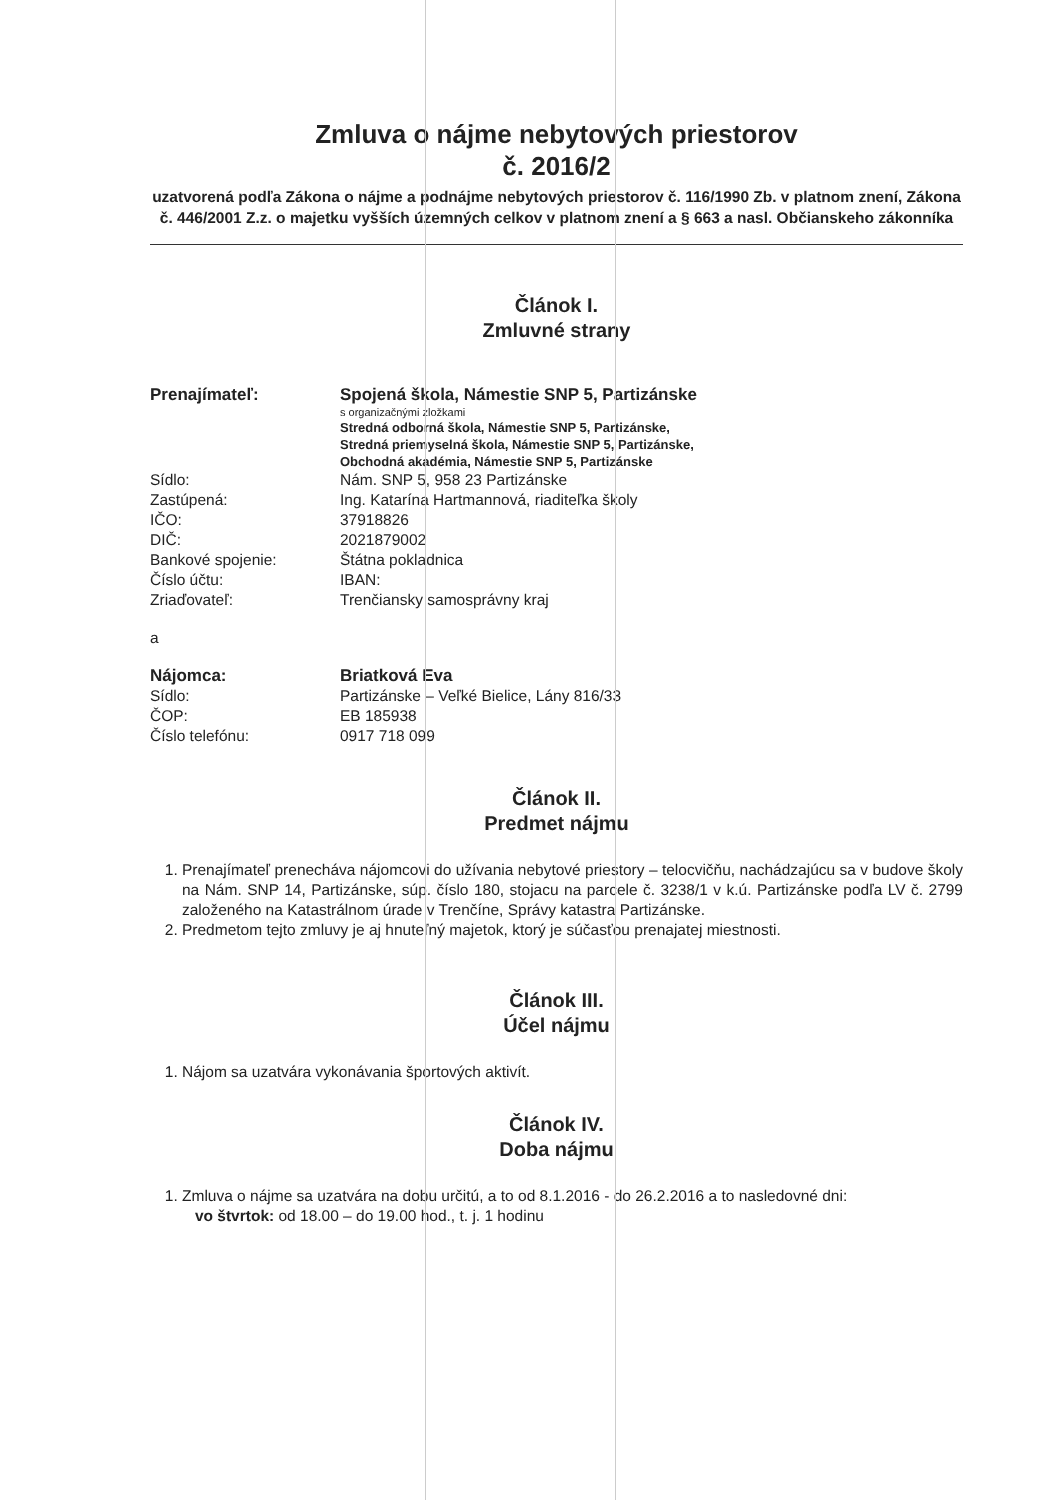Zmluva o nájme nebytových priestorov
č. 2016/2
uzatvorená podľa Zákona o nájme a podnájme nebytových priestorov č. 116/1990 Zb. v platnom znení, Zákona č. 446/2001 Z.z. o majetku vyšších územných celkov v platnom znení a § 663 a nasl. Občianskeho zákonníka
Článok I.
Zmluvné strany
| Prenajímateľ: | Spojená škola, Námestie SNP 5, Partizánske |
| | s organizačnými zložkami |
| | Stredná odborná škola, Námestie SNP 5, Partizánske, Stredná priemyselná škola, Námestie SNP 5, Partizánske, Obchodná akadémia, Námestie SNP 5, Partizánske |
| Sídlo: | Nám. SNP 5, 958 23 Partizánske |
| Zastúpená: | Ing. Katarína Hartmannová, riaditeľka školy |
| IČO: | 37918826 |
| DIČ: | 2021879002 |
| Bankové spojenie: | Štátna pokladnica |
| Číslo účtu: | IBAN: |
| Zriaďovateľ: | Trenčiansky samosprávny kraj |
| a | |
| Nájomca: | Briatková Eva |
| Sídlo: | Partizánske – Veľké Bielice, Lány 816/33 |
| ČOP: | EB 185938 |
| Číslo telefónu: | 0917 718 099 |
Článok II.
Predmet nájmu
1. Prenajímateľ prenecháva nájomcovi do užívania nebytové priestory – telocvičňu, nachádzajúcu sa v budove školy na Nám. SNP 14, Partizánske, súp. číslo 180, stojacu na parcele č. 3238/1 v k.ú. Partizánske podľa LV č. 2799 založeného na Katastrálnom úrade v Trenčíne, Správy katastra Partizánske.
2. Predmetom tejto zmluvy je aj hnuteľný majetok, ktorý je súčasťou prenajatej miestnosti.
Článok III.
Účel nájmu
1. Nájom sa uzatvára vykonávania športových aktivít.
Článok IV.
Doba nájmu
1. Zmluva o nájme sa uzatvára na dobu určitú, a to od 8.1.2016 - do 26.2.2016 a to nasledovné dni:
vo štvrtok: od 18.00 – do 19.00 hod., t. j. 1 hodinu